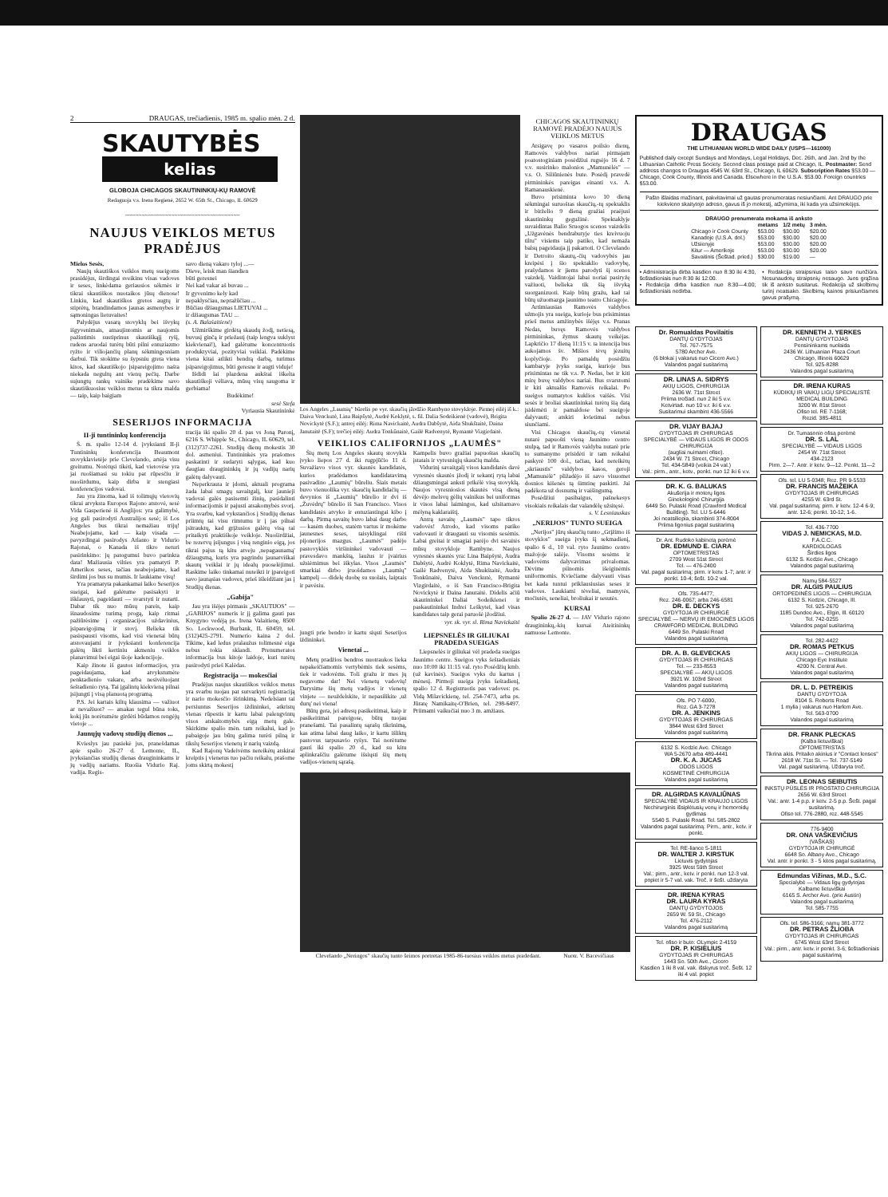2 DRAUGAS, trečiadienis, 1985 m. spalio mėn. 2 d.
SKAUTYBĖS
kelias
GLOBOJA CHICAGOS SKAUTININKIŲ-KŲ RAMOVĖ
Redaguoja v.s. Irena Regienė, 2652 W. 65th St., Chicago, IL 60629
~~~~~~~~~~~~~~~~~~~~~~~~~~~~~~~~~~~
NAUJUS VEIKLOS METUS PRADĖJUS
Mielos Sesės,
Naujų skautiškos veiklos metų sueigoms prasidėjus, širdingai sveikinu visas vadoves ir seses, linkėdama geriausios sėkmės ir tikrai skautiškos nuotaikos jūsų dienose! Linkiu, kad skautiškos gretos augtų ir stiprėtų, brandindamos jaunas asmenybes ir sąmoningas lietuvaites!
Palydėjus vasarą stovyklų bei išvykų išgyvenimais, atnaujintomis ar naujomis pažintimis sustiprinus skautiškąjį ryšį, rudens aruodai turėtų būti pilni entuziazmo ryžto ir viliojančių planų sėkmingesniam darbui. Tik stokime su šypsniu greta viena kitos, kad skautiškojo įsipareigojimo našta niekada negultų ant vienų pečių. Darbe sujungtų rankų vainike pradėkime savo skautiškuosius veiklos metus ta tikra malda — taip, kaip baigiam
savo dieną vakaro tyloj ...—
Dieve, leisk man šiandien
būti geresnei
Nei kad vakar aš buvau ...
Ir gyvenimo kely kad
nepaklysčiau, nepražūčiau ...
Būčiau džiaugsmas LIETUVAI ...
ir džiaugsmas TAU ...
(s. A. Balašaitienė)
Užmirškime girdėtą skaudų žodį, netiesą, buvusį ginčą ir priežastį (taip lengva suklyst kiekvienai!), kad galėtume koncentruotis produktyviai, pozityviai veiklai. Padėkime viena kitai atlikti bendrą darbą, turimus įsipareigojimus, būti geresne ir augti viduje!
Išdidi lai plazdena aukštai iškelta skautiškoji vėliava, mūsų visų saugoma ir gerbiama!
Budėkime!
sesė Stefa
Vyriausia Skautininkė
SESERIJOS INFORMACIJA
II-ji tuntininkų konferencija
Š. m. spalio 12-14 d. įvyksianti II-ji Tuntininkų konferencija Beaumont stovyklavietėje prie Clevelando, artėja visu greitumu. Norėtųsi tikėti, kad vietovėse yra jai ruošiamasi su tokiu pat rūpesčiu ir nuoširdumu, kaip dirba ir stengiasi konferencijos vadovai.
Jau yra žinoma, kad iš tolimųjų vietovių tikrai atvyksta Europos Rajono atstovė, sesė Vida Gasperienė iš Anglijos: yra galimybė, jog gali pasirodyti Australijos sesė; iš Los Angeles bus tikrai nemažiau trijų! Neabejojame, kad — kaip visada — pavyzdingai pasirodys Atlanto ir Vidurio Rajonai, o Kanada iš tikro neturi pasirinkimo: jų patogumui buvo parinkta data! Mažiausia vilties yra pamatyti P. Amerikos seses, tačiau neabejojame, kad širdimi jos bus su mumis. Ir laukiame visų!
Yra pramatyta pakankamai laiko Seserijos sueigai, kad galėtume pasisakyti ir išklausyti, pageidauti — svarstyti ir nutarti. Dabar tik nuo mūsų pareis, kaip išnaudosime turimą progą, kaip ritmai pažiūrėsime į organizacijos uždavinius, įsipareigojimą ir stovį. Belieka tik pasispausti visoms, kad visi vienetai būtų atstovaujami ir įvyksianti konferencija galėtų likti kertiniu akmeniu veiklos planavimui bei eigai šioje kadencijoje.
Kaip žinote iš gautos informacijos, yra pageidaujama, kad atvykstumėte penktadienio vakare, arba nesivėluojant šeštadienio rytą. Tai įgalintų kiekvieną pilnai įsijungti į visą planuotą programą.
P.S. Jei kartais kiltų klausima — važiuot ar nevažiuot? — atsakas tegul būna toks, kokį jūs norėtumėte girdėti būdamos rengėjų vietoje ...
Jaunųjų vadovų studijų dienos ...
Kvieslys jau pasiekė jus, pranešdamas apie spalio 26-27 d. Lemonte, IL, įvyksiančias studijų dienas draugininkams ir jų vadijų nariams. Ruošia Vidurio Raj. vadija. Regis-
tracija iki spalio 20 d. pas vs Joną Paronį, 6216 S. Whipple St., Chicago, IL 60629, tel. (312)737-2261. Studijų dienų mokestis 30 dol. asmeniui. Tuntininkės yra prašomos paskatinti ir sudaryti sąlygas, kad kuo daugiau draugininkių ir jų vadijų narių galėtų dalyvauti.
Neperkrauta ir įdomi, aktuali programa žada labai smagų savaitgalį, kur jaunieji vadovai galės pasisemti žinių, pasidalinti informacijomis ir pajusti atsakomybės svorį. Yra svarbu, kad vykstančios į Studijų dienas priimtų tai visu rimtumu ir į jas pilnai įsitrauktų, kad grįžusios galėtų visą tai pritaikyti praktiškoje veikloje. Nuoširdžiai, be rezervų įsijungus į visą renginio eigą, jos tikrai pajus tą kitu atveju ,nepagaunamą' džiaugsmą, kuris yra pagrindu jaunatviškai skautų veiklai ir jų idealų puoselėjimui. Raskime laiko tinkamai nuteikti ir įpareigoti savo jaunąsias vadoves, prieš išleidžiant jas į Studijų dienas.
„Gabija"
Jau yra išėjęs pirmasis „SKAUTIJOS" — „GABIJOS" numeris ir jį galima gauti pas Knygyno vedėją ps. Irena Valaitienę, 8500 So. Lockwood, Burbank, IL 60459, tel. (312)425-2791. Numerio kaina 2 dol. Tikime, kad ledus pralaužus tolimesnė eiga nebus tokia sklandi. Prenumeratos informacija bus kitoje laidoje, kuri turėtų pasirodyti prieš Kalėdas.
Registracija — mokesčiai
Pradėjus naujus skautiškos veiklos metus yra svarbu tuojau pat sutvarkyti registraciją ir nario mokesčio išrinkimą. Nedelsiant tai persiuntus Seserijos iždininkei, atkristų vienas rūpestis ir kartu labai palengvintų visos atskaitomybės eigą metų gale. Skirkime spalio mėn. tam reikalui, kad jo pabaigoje jau būtų galima turėti pilną ir tikslų Seserijos vienetų ir narių vaizdą.
Kad Rajonų Vadeivėms nereikėtų atskirai kreiptis į vienetus tuo pačiu reikalu, prašome joms skirtą mokestį
Los Angeles „Laumių" būrelis po vyr. skaučių įžodžio Rambyno stovykloje. Pirmoj eilėj iš k.: Daiva Venckutė, Lina Baipšytė, Audrė Koklytė, s. fil. Dalia Sodeikienė (vadovė), Brigita Novickytė (S.F.); antroj eilėj: Rima Navickaitė, Audra Dabšytė, Aida Shukštaitė, Daina Janutaitė (S.F); trečioj eilėj: Audra Tonkūnaitė, Gailė Radvenytė, Rymantė Vizgirdaitė.
VEIKLIOS CALIFORNIJOS „LAUMĖS"
Šių metų Los Angeles skautų stovykla įvyko liepos 27 d. iki rugpjūčio 11 d. Suvažiavo visos vyr. skautės kandidatės, kurios pradėdamos kandidatavimą pasivadino „Laumių" būreliu. Šiais metais buvo vienuolika vyr. skaučių kandidačių — devynios iš „Laumių" būrelio ir dvi iš „Žuvėdrų" būrelio iš San Francisco. Visos kandidatės atvyko ir entuziastingai kibo į darbą. Pirmą savaitę buvo labai daug darbo — kasėm duobes, statėm vartus ir mokėme jaunesnes seses, taisyklingai rišti pijonerijos mazgus. „Laumės" padėjo pastovyklės viršininkei vadovauti — pravesdavo mankštą, laužus ir įvairius užsiėmimus bei iškylas. Visos „Laumės" smarkiai dirbo įruošdamos „Laumių" kampelį — didelę duobę su suolais, laiptais ir pavėsiu.
Kampelis buvo gražiai papuoštas skaučių įstatais ir vyresniųjų skaučių malda.
Vidurinį savaitgalį visos kandidatės davė vyresnės skautės įžodį ir sekantį rytą labai džiaugsmingai anksti prikėlė visą stovyklą. Naujos vyresniosios skautės visą dieną dėvėjo melsvų gėlių vainikus bei uniformas ir visos labai laimingos, kad užsitarnavo mėlyną kaklaraištį.
Antrą savaitę „Laumės" tapo tikros vadovės! Atrodo, kad visoms patiko vadovauti ir draugauti su visomis sesėmis. Labai greitai ir smagiai parėjo dvi savaitės mūsų stovykloje Rambyne. Naujos vyresnės skautės yra: Lina Baipšytė, Audra Dabšytė, Audrė Koklytė, Rima Navickaitė, Gailė Radvenytė, Aida Shukštaitė, Audra Tonkūnaitė, Daiva Venckutė, Rymantė Vizgirdaitė, o iš San Francisco-Brigita Novickytė ir Daina Janutaitė. Didelis ačiū skautininkei Daliai Sodeikienei ir paskautininkei Indrei Leškytei, kad visas kandidates taip gerai paruošė įžodžiui.
vyr. sk. vyr. sl. Rima Navickaitė
jungti prie bendro ir kartu siųsti Seserijos iždininkei.
Vienetai ...
Metų pradžios bendros nuotraukos lieka nepakeičiamomis vertybėmis tiek sesėms, tiek ir vadovėms. Toli gražu ir mes jų negavome dar! Nei vienetų vadovių! Darysime šių metų vadijos ir vienetų vinjete — neuždelskite, ir nepasilikite ,už durų' nei viena!
Būtų gera, jei adresų pasikeitimai, kaip ir pasikeitimai pareigose, būtų tuojau pranešami. Tai pasalintų sąrašų tikrinimą, kas atima labai daug laiko, ir kartu išliktų pastovus tarpusavio ryšys. Tai norėtume gauti iki spalio 20 d., kad su kitu aplinkraščiu galėtume išsiųsti šių metų vadijos-vienetų sąrašą.
LIEPSNELĖS IR GILIUKAI PRADEDA SUEIGAS
Liepsnelės ir giliukai vėl pradeda sueigas Jaunimo centre. Sueigos vyks šeštadieniais nuo 10:00 iki 11:15 val. ryto Posėdžių kmb. (už kavinės). Sueigos vyks du kartus į mėnesį. Pirmoji sueiga įvyks šeštadienį, spalio 12 d. Registruotis pas vadoves: ps. Vidą Milavickienę, tel. 254-7473, arba ps. Jūratę Namikaitę-O'Brien, tel. 298-6497. Priimami vaikučiai nuo 3 m. amžiaus.
CHICAGOS SKAUTININKŲ RAMOVĖ PRADĖJO NAUJUS VEIKLOS METUS
Atsigavę po vasaros poilsio dienų, Ramovės valdybos nariai pirmajam poatostoginiam posėdžiui rugsėjo 16 d. 7 v.v. susirinko malonios „Mamunėlės" — v.s. O. Siliūnienės bute. Posėdį pravedė pirmininkės pareigas einanti v.s. A. Ramanauskienė.
Buvo prisiminta kovo 10 dieną sėkmingai suruoštas skaučių,-tų spektaklis ir birželio 9 dieną gražiai praėjusi skautininkų gegužinė. Spektaklyje suvaidintas Balio Sruogos scenos vaizdelis „Užgavėnės bendrabutyje ties kreivuoju tiltu" visiems taip patiko, kad nemaža balsų pageidauja jį pakartoti. O Clevelando ir Detroito skautų,-čių vadovybės jau kreipėsi į šio spektaklio vadovybę, prašydamos ir jiems parodyti šį scenos vaizdelį. Vaidintojai labai noriai pasiryžę važiuoti, belieka tik šią išvyką suorganizuoti. Kaip būtų gražu, kad tai būtų užuomazga jaunimo teatro Chicagoje.
Artimiausias Ramovės valdybos užmojis yra sueiga, kurioje bus prisimintas prieš metus amžinybės išėjęs v.s. Pranas Nedas, buvęs Ramovės valdybos pirmininkas, žymus skautų veikėjas. Lapkričio 17 dieną 11:15 v. ta intencija bus aukojamos šv. Mišios tėvų jėzuitų koplyčioje. Po pamaldų posėdžiu kambaryje įvyks sueiga, kurioje bus prisimintas ne tik v.s. P. Nedas, bet ir kiti mirę buvę valdybos nariai. Bus svarstomi ir kiti aktualūs Ramovės reikalai. Po sueigos numatytos kuklios vaišės. Visi sesės ir broliai skautininkai turėtų šią datą įsidėmėti ir pamaldose bei sueigoje dalyvauti; atskiri kvietimai nebus siunčiami.
Visi Chicagos skaučių,-tų vienetai nutarė papuošti vieną Jaunimo centro stulpą, tad ir Ramovės valdyba nutarė prie to sumanymo prisidėti ir tam reikalui paskyrė 100 dol., tačiau, kad nereikėtų „skriaustis" valdybos kasos, geroji „Mamunėlė" pližadėjo iš savo visuomet dosnios kišenės tą šimtinę paskirti. Jai padėkota už dosnumą ir vaišingumą.
Posėdžiui pasibaigus, pašnekesys visokiais reikalais dar valandėlę užsitęsė.
s. V. Lesniauskas
„NERIJOS" TUNTO SUEIGA
„Nerijos" jūrų skaučių tunto „Grįžimo iš stovyklos" sueiga įvyks šį sekmadienį, spalio 6 d., 10 val. ryto Jaunimo centro mažojoje salėje. Visoms sesėms ir vadovėms dalyvavimas privalomas. Dėvime pilnomis išeiginėmis uniformomis. Kviečiame dalyvauti visas bet kada tuntui priklausiusias seses ir vadoves. Laukiami tėveliai, mamytės, močiutės, seneliai, broliukai ir sesutės.
KURSAI
Spalio 26-27 d. — JAV Vidurio rajono draugininkų,-kių kursai Ateitininkų namuose Lemonte.
Clevelando „Neringos" skaučių tunto šeimos portretas 1985-86-tuosius veiklos metus pradedant. Nuotr. V. Bacevičiaus
DRAUGAS
THE LITHUANIAN WORLD WIDE DAILY (USPS—161000)
Published daily except Sundays and Mondays, Legal Holidays, Dec. 26th, and Jan. 2nd by the Lithuanian Catholic Press Society. Second class postage paid at Chicago, IL. Postmaster: Send address changes to Draugas 4545 W. 63rd St., Chicago, IL 60629. Subscription Rates $53.00 — Chicago, Cook County, Illinois and Canada. Elsewhere in the U.S.A. $53.00. Foreign countries $53.00.
Pašto išlaidas mažinant, pakvitavimai už gautas prenumeratas nesiunčiami. Ant DRAUGO prie kiekvieno skaitytojo adreso, gavus iš jo mokestį, atžymima, iki kada yra užsimokėjęs.
DRAUGO prenumerata mokama iš anksto
| | metams | 1/2 metų | 3 mėn. |
| --- | --- | --- | --- |
| Chicago ir Cook County | $53.00 | $30.00 | $20.00 |
| Kanadoje (U.S.A. dol.) | $53.00 | $30.00 | $20.00 |
| Užsienyje | $53.00 | $30.00 | $20.00 |
| Kitur — Amerikoje | $53.00 | $30.00 | $20.00 |
| Savaitinis (Šeštad. pried.) | $30.00 | $19.00 | — |
• Administracija dirba kasdien nuo 8:30 iki 4:30, šeštadieniais nuo 8:30 iki 12:00.
• Redakcija dirba kasdien nuo 8:30—4:00; šeštadieniais nedirba.
• Redakcija straipsnius taiso savo nuožiūra. Nesunaudotų straipsnių nesaugo. Juos grąžina tik iš anksto susitarus. Redakcija už skelbimų turinį neatsako. Skelbimų kainos prisiunčiamos gavus prašymą.
Dr. Romualdas Povilaitis
DANTŲ GYDYTOJAS
Tel. 767-7575
5780 Archer Ave.
(6 blokai į vakarus nuo Cicero Ave.)
Valandos pagal susitarimą
DR. LINAS A. SIDRYS
AKIŲ LIGOS, CHIRURGIJA
2636 W. 71st Street
Priima trečiad. nuo 2 iki 5 v.v.
Ketvirtad. nuo 10 v.r. iki 6 v.v.
Susitarimui skambint 436-5566
DR. VIJAY BAJAJ
GYDYTOJAS IR CHIRURGAS
SPECIALYBĖ — VIDAUS LIGOS IR ODOS CHIRURGIJA
(augliai nuimami ofise).
2434 W. 71 Street, Chicago
Tel. 434-5849 (veikia 24 val.)
Val.: pirm., antr., ketv., penkt. nuo 12 iki 6 v.v.
DR. K. G. BALUKAS
Akušerija ir moterų ligos
Ginekologinė Chirurgija
6449 So. Pulaski Road (Crawford Medical Building). Tel. LU 5-6446
Jei neatsiliepia, skambinti 374-8004
Priima ligonius pagal susitarimą
Dr. Ant. Rudoko kabinetą perėmė
DR. EDMUND E. CIARA
OPTOMETRISTAS
2709 West 51st Street
Tel. — 476-2400
Val. pagal susitarimą: pirm. ir ketv. 1-7; antr. ir penkt. 10-4; šešt. 10-2 val.
Ofs. 735-4477;
Rez. 246-0067; arba 246-6581
DR. E. DECKYS
GYDYTOJA IR CHIRURGĖ
SPECIALYBĖ — NERVŲ IR EMOCINĖS LIGOS
CRAWFORD MEDICAL BUILDING
6449 So. Pulaski Road
Valandos pagal susitarimą
DR. A. B. GLEVECKAS
GYDYTOJAS IR CHIRURGAS
Tel. — 233-8553
SPECIALYBĖ — AKIŲ LIGOS
3921 W. 103rd Street
Valandos pagal susitarimą
Ofs. PO 7-6000,
Rez. GA 3-7278
DR. A. JENKINS
GYDYTOJAS IR CHIRURGAS
3844 West 63rd Street
Valandos pagal susitarimą
6132 S. Kedzie Ave. Chicago
WA 5-2670 arba 489-4441
DR. K. A. JUCAS
ODOS LIGOS
KOSMETINĖ CHIRURGIJA
Valandos pagal susitarimą
DR. ALGIRDAS KAVALIŪNAS
SPECIALYBĖ VIDAUS IR KRAUJO LIGOS
Nechirurginis išsiplėtusių venų ir hemoroidų gydimas
5540 S. Pulaski Road. Tel. 585-2802
Valandos pagal susitarimą: Pirm., antr., ketv. ir penkt.
Tel. RE-liance 5-1811
DR. WALTER J. KIRSTUK
Lietuvis gydytojas
3925 West 59th Street
Val.: pirm., antr., ketv. ir penkt. nuo 12-3 val. popiet ir 5-7 val. vak. Treč. ir šešt. uždaryta
DR. IRENA KYRAS
DR. LAURA KYRAS
DANTŲ GYDYTOJOS
2659 W. 59 St., Chicago
Tel. 476-2112
Valandos pagal susitarimą
Tel. ofiso ir buto: OLympic 2-4159
DR. P. KISIELIUS
GYDYTOJAS IR CHIRURGAS
1443 So. 50th Ave., Cicero
Kasdien 1 iki 8 val. vak. išskyrus treč. Šešt. 12 iki 4 val. popiet
DR. KENNETH J. YERKES
DANTŲ GYDYTOJAS
Pensininkams nuolaida
2436 W. Lithuanian Plaza Court
Chicago, Illinois 60629
Tel. 925-8288
Valandos pagal susitarimą
DR. IRENA KURAS
KŪDIKIŲ IR VAIKŲ LIGŲ SPECIALISTĖ
MEDICAL BUILDING
3200 W. 81st Street
Ofiso tel. RE 7-1168;
Rezid. 385-4811
Dr. Tumasonio ofisą perėmė
DR. S. LAL
SPECIALYBĖ — VIDAUS LIGOS
2454 W. 71st Street
434-2123
Pirm. 2—7. Antr. ir ketv. 9—12. Penkt. 11—2
Ofs. tel. LU 5-0348; Rez. PR 9-5533
DR. FRANCIS MAŽEIKA
GYDYTOJAS IR CHIRURGAS
4255 W. 63rd St.
Val. pagal susitarimą: pirm. ir ketv. 12-4 6-9; antr. 12-6; penkt. 10-12; 1-6.
Tel. 436-7700
VIDAS J. NEMICKAS, M.D.
F.A.C.C.
KARDIOLOGAS
Širdies ligos
6132 S. Kedzie Ave., Chicago
Valandos pagal susitarimą
Namų 584-5527
DR. ALGIS PAULIUS
ORTOPEDINĖS LIGOS — CHIRURGIJA
6132 S. Kedzie, Chicago, Ill.
Tel. 925-2670
1185 Dundee Ave., Elgin, Ill. 60120
Tel. 742-0255
Valandos pagal susitarimą
Tel. 282-4422
DR. ROMAS PETKUS
AKIŲ LIGOS — CHIRURGIJA
Chicago Eye Institute
4200 N. Central Ave.
Valandos pagal susitarimą
DR. L. D. PETREIKIS
DANTŲ GYDYTOJA
8104 S. Roberts Road
1 mylia į vakarus nuo Harlem Ave.
Tel. 563-0700
Valandos pagal susitarimą
DR. FRANK PLECKAS
(Kalba lietuviškai)
OPTOMETRISTAS
Tikrina akis. Pritaiko akinius ir "Contact lenses"
2618 W. 71st St. — Tel. 737-5149
Val. pagal susitarimą. Uždaryta treč.
DR. LEONAS SEIBUTIS
INKSTŲ PŪSLĖS IR PROSTATO CHIRURGIJA
2656 W. 63rd Street
Val.: antr. 1-4 p.p. ir ketv. 2-5 p.p. Šešt. pagal susitarimą.
Ofiso tel. 776-2880, rez. 448-5545
776-9400
DR. ONA VAŠKEVIČIUS
(VAŠKAS)
GYDYTOJA IR CHIRURGĖ
6648 So. Albany Ave., Chicago
Val. antr. ir penkt. 3 - 5 kitos pagal susitarimą.
Edmundas Vižinas, M.D., S.C.
Specialybė — Vidaus ligų gydytojas
Kalbame lietuviškai
6165 S. Archer Ave. (prie Austin)
Valandos pagal susitarimą
Tel. 585-7755
Ofs. tel. 586-3166; namų 381-3772
DR. PETRAS ŽLIOBA
GYDYTOJAS IR CHIRURGAS
6745 West 63rd Street
Val.: pirm., antr. ketv. ir penkt. 3-6; šeštadieniais pagal susitarimą